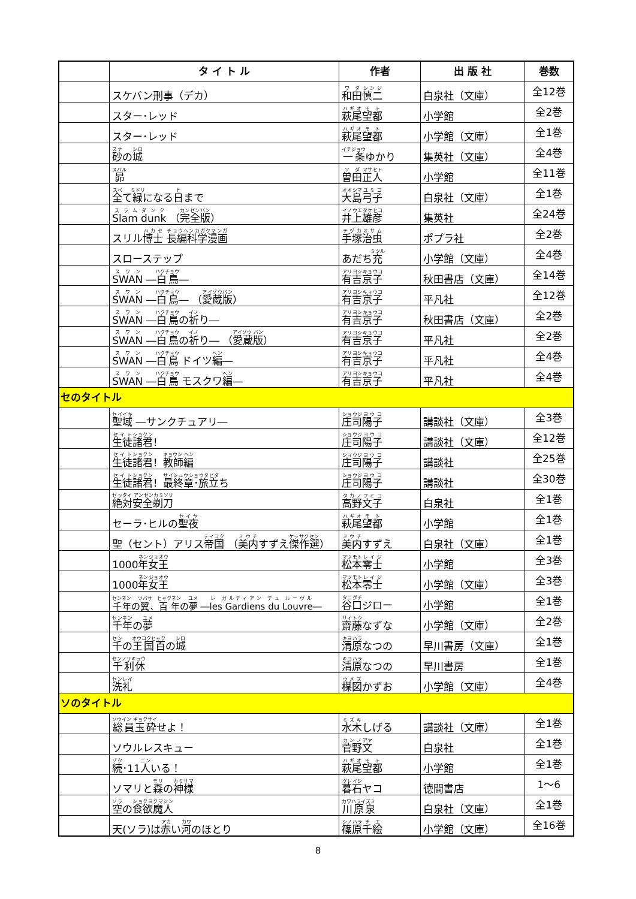| | タ イ ト ル | 作者 | 出 版 社 | 巻数 |
| --- | --- | --- | --- | --- |
| | スケバン刑事（デカ） | 和田 慎二 | 白泉社（文庫） | 全12巻 |
| | スター･レッド | 萩尾 望都 | 小学館 | 全2巻 |
| | スター･レッド | 萩尾 望都 | 小学館（文庫） | 全1巻 |
| | 砂 の 城 | 一条 ゆかり | 集英社（文庫） | 全4巻 |
| | 昴 | 曽田 正人 | 小学館 | 全11巻 |
| | 全 て 緑 になる 日 まで | 大島 弓子 | 白泉社（文庫） | 全1巻 |
| | Slam dunk （ 完全版 ） | 井上 雄彦 | 集英社 | 全24巻 |
| | スリル 博士 長編科学漫画 | 手塚 治虫 | ポプラ社 | 全2巻 |
| | スローステップ | あだち 充 | 小学館（文庫） | 全4巻 |
| | SWAN ― 白鳥 ― | 有吉 京子 | 秋田書店（文庫） | 全14巻 |
| | SWAN ― 白鳥 ― （ 愛蔵版 ） | 有吉 京子 | 平凡社 | 全12巻 |
| | SWAN ― 白鳥 の 祈 り― | 有吉 京子 | 秋田書店（文庫） | 全2巻 |
| | SWAN ― 白鳥 の 祈 り― （ 愛蔵版 ） | 有吉 京子 | 平凡社 | 全2巻 |
| | SWAN ― 白鳥 ドイツ 編 ― | 有吉 京子 | 平凡社 | 全4巻 |
| | SWAN ― 白鳥 モスクワ 編 ― | 有吉 京子 | 平凡社 | 全4巻 |
| セのタイトル | | | | |
| | 聖域 ―サンクチュアリ― | 庄司 陽子 | 講談社（文庫） | 全3巻 |
| | 生徒 諸君 ！ | 庄司 陽子 | 講談社（文庫） | 全12巻 |
| | 生徒 諸君 ！ 教師編 | 庄司 陽子 | 講談社 | 全25巻 |
| | 生徒 諸君 ！ 最終章･旅立 ち | 庄司 陽子 | 講談社 | 全30巻 |
| | 絶対安全剃刀 | 高野 文子 | 白泉社 | 全1巻 |
| | セーラ･ヒルの 聖夜 | 萩尾 望都 | 小学館 | 全1巻 |
| | 聖（セント）アリス 帝国 （ 美内 すずえ 傑作選 ） | 美内 すずえ | 白泉社（文庫） | 全1巻 |
| | 1000 年女王 | 松本 零士 | 小学館 | 全3巻 |
| | 1000 年女王 | 松本 零士 | 小学館（文庫） | 全3巻 |
| | 千年 の 翼 、 百年 の 夢 ― les Gardiens du Louvre ― | 谷口 ジロー | 小学館 | 全1巻 |
| | 千年 の 夢 | 齋藤 なずな | 小学館（文庫） | 全2巻 |
| | 千 の 王国百 の 城 | 清原 なつの | 早川書房（文庫） | 全1巻 |
| | 千利休 | 清原 なつの | 早川書房 | 全1巻 |
| | 洗礼 | 楳図 かずお | 小学館（文庫） | 全4巻 |
| ソのタイトル | | | | |
| | 総員玉砕 せよ！ | 水木 しげる | 講談社（文庫） | 全1巻 |
| | ソウルレスキュー | 菅野 文 | 白泉社 | 全1巻 |
| | 続 ･11 人 いる！ | 萩尾 望都 | 小学館 | 全1巻 |
| | ソマリと 森 の 神様 | 暮石 ヤコ | 徳間書店 | 1～6 |
| | 空 の 食欲魔人 | 川原泉 | 白泉社（文庫） | 全1巻 |
| | 天(ソラ)は 赤 い 河 のほとり | 篠原 千絵 | 小学館（文庫） | 全16巻 |
8